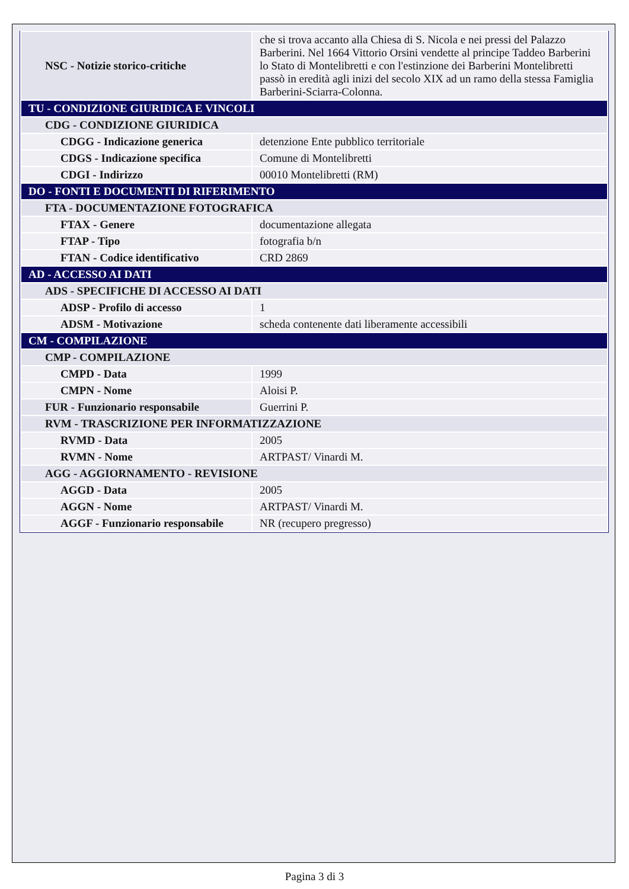| NSC - Notizie storico-critiche | che si trova accanto alla Chiesa di S. Nicola e nei pressi del Palazzo Barberini. Nel 1664 Vittorio Orsini vendette al principe Taddeo Barberini lo Stato di Montelibretti e con l'estinzione dei Barberini Montelibretti passò in eredità agli inizi del secolo XIX ad un ramo della stessa Famiglia Barberini-Sciarra-Colonna. |
| TU - CONDIZIONE GIURIDICA E VINCOLI | |
| CDG - CONDIZIONE GIURIDICA | |
| CDGG - Indicazione generica | detenzione Ente pubblico territoriale |
| CDGS - Indicazione specifica | Comune di Montelibretti |
| CDGI - Indirizzo | 00010 Montelibretti (RM) |
| DO - FONTI E DOCUMENTI DI RIFERIMENTO | |
| FTA - DOCUMENTAZIONE FOTOGRAFICA | |
| FTAX - Genere | documentazione allegata |
| FTAP - Tipo | fotografia b/n |
| FTAN - Codice identificativo | CRD 2869 |
| AD - ACCESSO AI DATI | |
| ADS - SPECIFICHE DI ACCESSO AI DATI | |
| ADSP - Profilo di accesso | 1 |
| ADSM - Motivazione | scheda contenente dati liberamente accessibili |
| CM - COMPILAZIONE | |
| CMP - COMPILAZIONE | |
| CMPD - Data | 1999 |
| CMPN - Nome | Aloisi P. |
| FUR - Funzionario responsabile | Guerrini P. |
| RVM - TRASCRIZIONE PER INFORMATIZZAZIONE | |
| RVMD - Data | 2005 |
| RVMN - Nome | ARTPAST/ Vinardi M. |
| AGG - AGGIORNAMENTO - REVISIONE | |
| AGGD - Data | 2005 |
| AGGN - Nome | ARTPAST/ Vinardi M. |
| AGGF - Funzionario responsabile | NR (recupero pregresso) |
Pagina 3 di 3